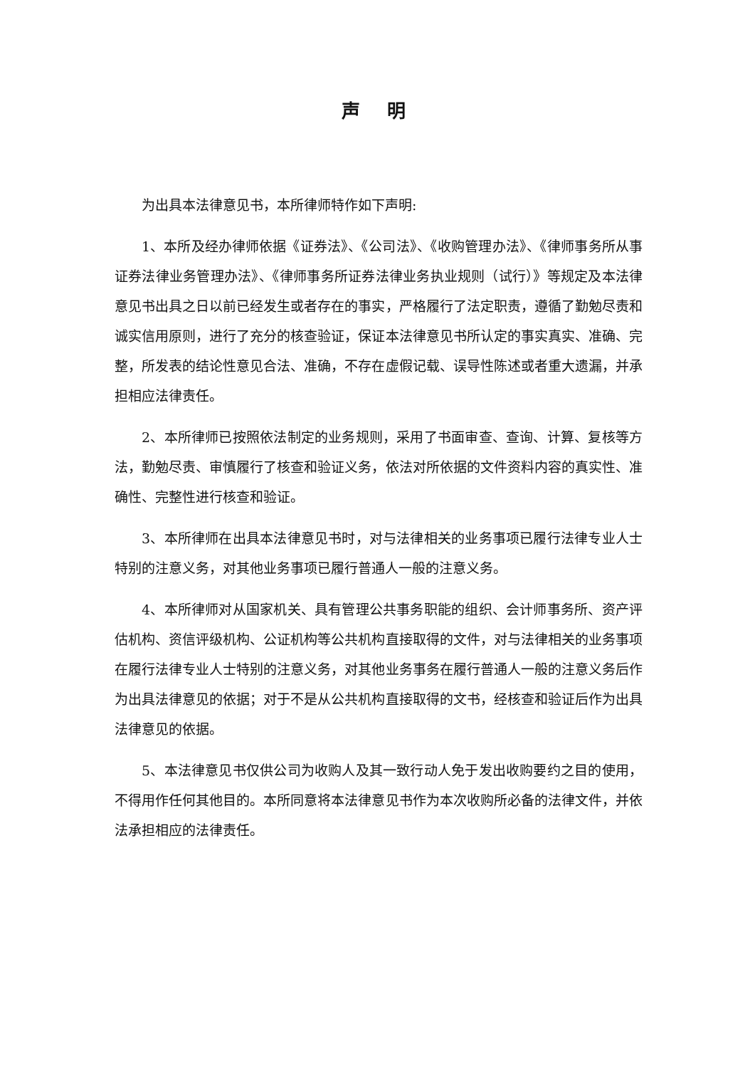声 明
为出具本法律意见书，本所律师特作如下声明:
1、本所及经办律师依据《证券法》、《公司法》、《收购管理办法》、《律师事务所从事证券法律业务管理办法》、《律师事务所证券法律业务执业规则（试行）》等规定及本法律意见书出具之日以前已经发生或者存在的事实，严格履行了法定职责，遵循了勤勉尽责和诚实信用原则，进行了充分的核查验证，保证本法律意见书所认定的事实真实、准确、完整，所发表的结论性意见合法、准确，不存在虚假记载、误导性陈述或者重大遗漏，并承担相应法律责任。
2、本所律师已按照依法制定的业务规则，采用了书面审查、查询、计算、复核等方法，勤勉尽责、审慎履行了核查和验证义务，依法对所依据的文件资料内容的真实性、准确性、完整性进行核查和验证。
3、本所律师在出具本法律意见书时，对与法律相关的业务事项已履行法律专业人士特别的注意义务，对其他业务事项已履行普通人一般的注意义务。
4、本所律师对从国家机关、具有管理公共事务职能的组织、会计师事务所、资产评估机构、资信评级机构、公证机构等公共机构直接取得的文件，对与法律相关的业务事项在履行法律专业人士特别的注意义务，对其他业务事务在履行普通人一般的注意义务后作为出具法律意见的依据；对于不是从公共机构直接取得的文书，经核查和验证后作为出具法律意见的依据。
5、本法律意见书仅供公司为收购人及其一致行动人免于发出收购要约之目的使用，不得用作任何其他目的。本所同意将本法律意见书作为本次收购所必备的法律文件，并依法承担相应的法律责任。